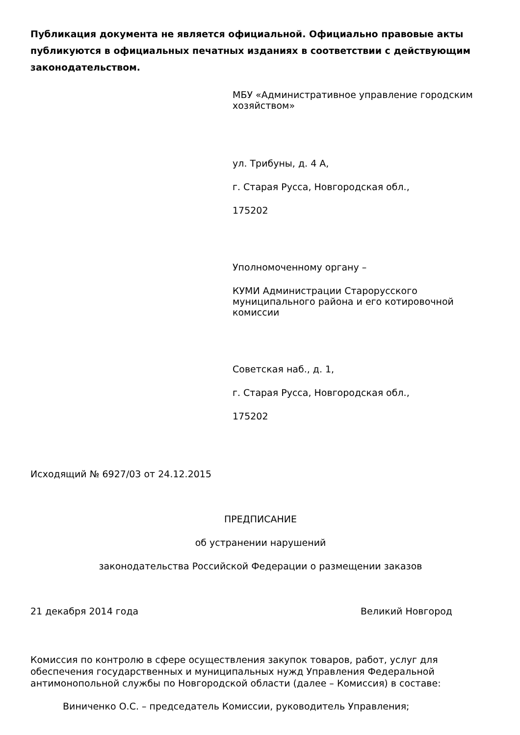Публикация документа не является официальной. Официально правовые акты публикуются в официальных печатных изданиях в соответствии с действующим законодательством.
МБУ «Административное управление городским хозяйством»
ул. Трибуны, д. 4 А,
г. Старая Русса, Новгородская обл.,
175202
Уполномоченному органу –
КУМИ Администрации Старорусского муниципального района и его котировочной комиссии
Советская наб., д. 1,
г. Старая Русса, Новгородская обл.,
175202
Исходящий № 6927/03 от 24.12.2015
ПРЕДПИСАНИЕ
об устранении нарушений
законодательства Российской Федерации о размещении заказов
21 декабря 2014 года Великий Новгород
Комиссия по контролю в сфере осуществления закупок товаров, работ, услуг для обеспечения государственных и муниципальных нужд Управления Федеральной антимонопольной службы по Новгородской области (далее – Комиссия) в составе:
Виниченко О.С. – председатель Комиссии, руководитель Управления;